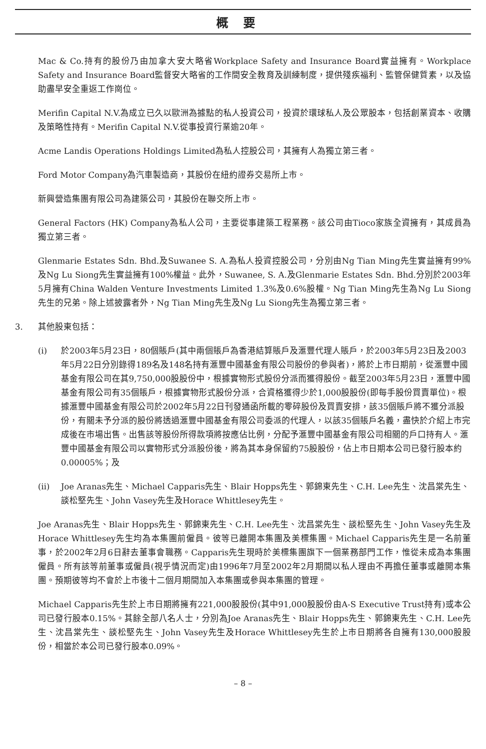概要
Mac & Co.持有的股份乃由加拿大安大略省Workplace Safety and Insurance Board實益擁有。Workplace Safety and Insurance Board監督安大略省的工作間安全教育及訓練制度，提供殘疾福利、監管保健質素，以及協助盡早安全重返工作崗位。
Merifin Capital N.V.為成立已久以歐洲為據點的私人投資公司，投資於環球私人及公眾股本，包括創業資本、收購及策略性持有。Merifin Capital N.V.從事投資行業逾20年。
Acme Landis Operations Holdings Limited為私人控股公司，其擁有人為獨立第三者。
Ford Motor Company為汽車製造商，其股份在紐約證券交易所上市。
新興營造集團有限公司為建築公司，其股份在聯交所上市。
General Factors (HK) Company為私人公司，主要從事建築工程業務。該公司由Tioco家族全資擁有，其成員為獨立第三者。
Glenmarie Estates Sdn. Bhd.及Suwanee S. A.為私人投資控股公司，分別由Ng Tian Ming先生實益擁有99%及Ng Lu Siong先生實益擁有100%權益。此外，Suwanee, S. A.及Glenmarie Estates Sdn. Bhd.分別於2003年5月擁有China Walden Venture Investments Limited 1.3%及0.6%股權。Ng Tian Ming先生為Ng Lu Siong先生的兄弟。除上述披露者外，Ng Tian Ming先生及Ng Lu Siong先生為獨立第三者。
3. 其他股東包括：
(i) 於2003年5月23日，80個賬戶(其中兩個賬戶為香港結算賬戶及滙豐代理人賬戶，於2003年5月23日及2003年5月22日分別錄得189名及148名持有滙豐中國基金有限公司股份的參與者)，將於上市日期前，從滙豐中國基金有限公司在其9,750,000股股份中，根據實物形式股份分派而獲得股份。截至2003年5月23日，滙豐中國基金有限公司有35個賬戶，根據實物形式股份分派，合資格獲得少於1,000股股份(即每手股份買賣單位)。根據滙豐中國基金有限公司於2002年5月22日刊發通函所載的零碎股份及買賣安排，該35個賬戶將不獲分派股份，有關未予分派的股份將透過滙豐中國基金有限公司委派的代理人，以該35個賬戶名義，盡快於介紹上市完成後在市場出售。出售該等股份所得款項將按應佔比例，分配予滙豐中國基金有限公司相關的戶口持有人。滙豐中國基金有限公司以實物形式分派股份後，將為其本身保留約75股股份，佔上市日期本公司已發行股本約0.00005%；及
(ii) Joe Aranas先生、Michael Capparis先生、Blair Hopps先生、郭錦東先生、C.H. Lee先生、沈昌棠先生、談松堅先生、John Vasey先生及Horace Whittlesey先生。
Joe Aranas先生、Blair Hopps先生、郭錦東先生、C.H. Lee先生、沈昌棠先生、談松堅先生、John Vasey先生及Horace Whittlesey先生均為本集團前僱員。彼等已離開本集團及美標集團。Michael Capparis先生是一名前董事，於2002年2月6日辭去董事會職務。Capparis先生現時於美標集團旗下一個業務部門工作，惟從未成為本集團僱員。所有該等前董事或僱員(視乎情況而定)由1996年7月至2002年2月期間以私人理由不再擔任董事或離開本集團。預期彼等均不會於上市後十二個月期間加入本集團或參與本集團的管理。
Michael Capparis先生於上市日期將擁有221,000股股份(其中91,000股股份由A-S Executive Trust持有)或本公司已發行股本0.15%。其餘全部八名人士，分別為Joe Aranas先生、Blair Hopps先生、郭錦東先生、C.H. Lee先生、沈昌棠先生、談松堅先生、John Vasey先生及Horace Whittlesey先生於上市日期將各自擁有130,000股股份，相當於本公司已發行股本0.09%。
– 8 –